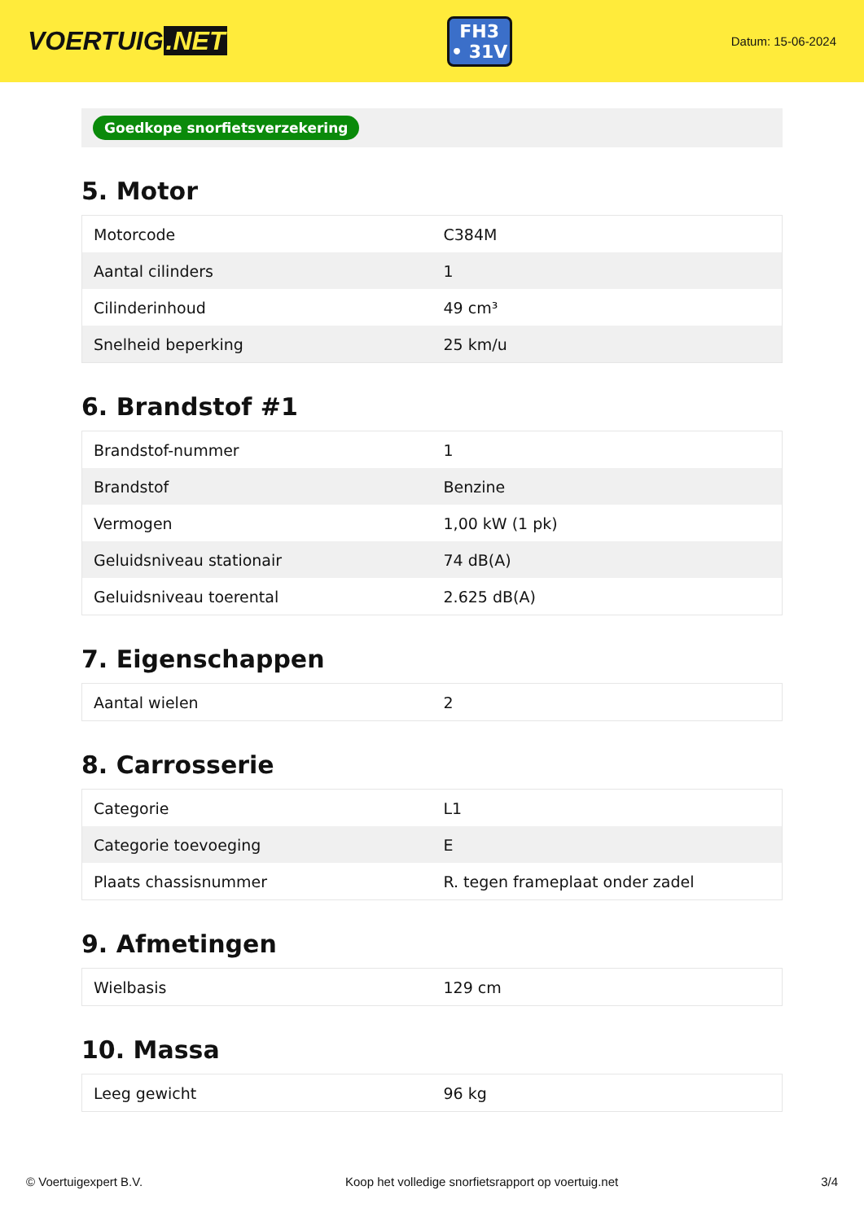VOERTUIG.NET
FH3
• 31V
Datum: 15-06-2024
Goedkope snorfietsverzekering
5. Motor
| Motorcode | C384M |
| Aantal cilinders | 1 |
| Cilinderinhoud | 49 cm³ |
| Snelheid beperking | 25 km/u |
6. Brandstof #1
| Brandstof-nummer | 1 |
| Brandstof | Benzine |
| Vermogen | 1,00 kW (1 pk) |
| Geluidsniveau stationair | 74 dB(A) |
| Geluidsniveau toerental | 2.625 dB(A) |
7. Eigenschappen
| Aantal wielen | 2 |
8. Carrosserie
| Categorie | L1 |
| Categorie toevoeging | E |
| Plaats chassisnummer | R. tegen frameplaat onder zadel |
9. Afmetingen
| Wielbasis | 129 cm |
10. Massa
| Leeg gewicht | 96 kg |
© Voertuigexpert B.V. Koop het volledige snorfietsrapport op voertuig.net 3/4